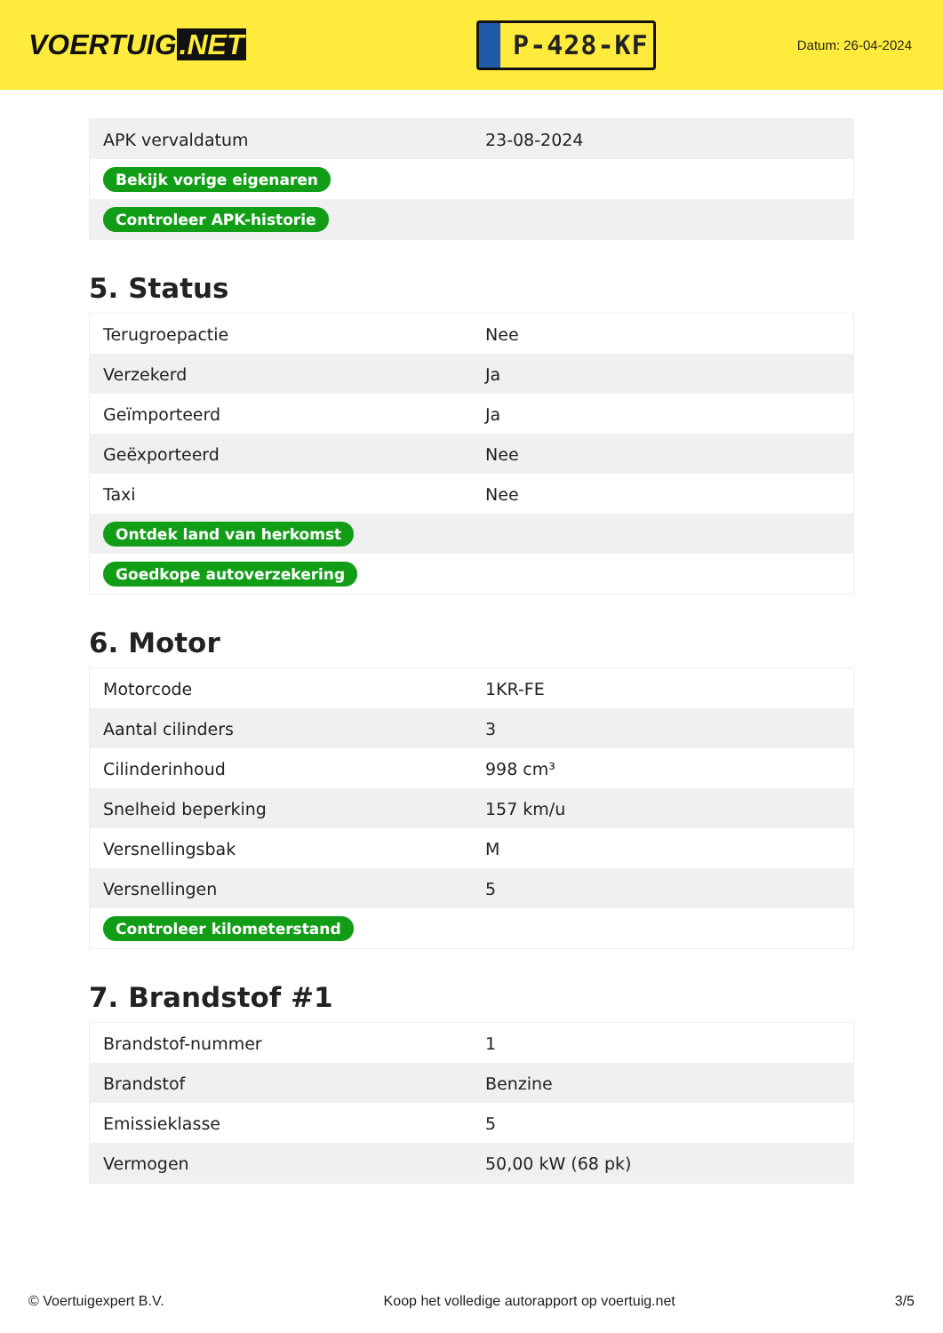VOERTUIG.NET
P-428-KF
Datum: 26-04-2024
| APK vervaldatum | 23-08-2024 |
| Bekijk vorige eigenaren | |
| Controleer APK-historie | |
5. Status
| Terugroepactie | Nee |
| Verzekerd | Ja |
| Geïmporteerd | Ja |
| Geëxporteerd | Nee |
| Taxi | Nee |
| Ontdek land van herkomst | |
| Goedkope autoverzekering | |
6. Motor
| Motorcode | 1KR-FE |
| Aantal cilinders | 3 |
| Cilinderinhoud | 998 cm³ |
| Snelheid beperking | 157 km/u |
| Versnellingsbak | M |
| Versnellingen | 5 |
| Controleer kilometerstand | |
7. Brandstof #1
| Brandstof-nummer | 1 |
| Brandstof | Benzine |
| Emissieklasse | 5 |
| Vermogen | 50,00 kW (68 pk) |
© Voertuigexpert B.V. Koop het volledige autorapport op voertuig.net 3/5